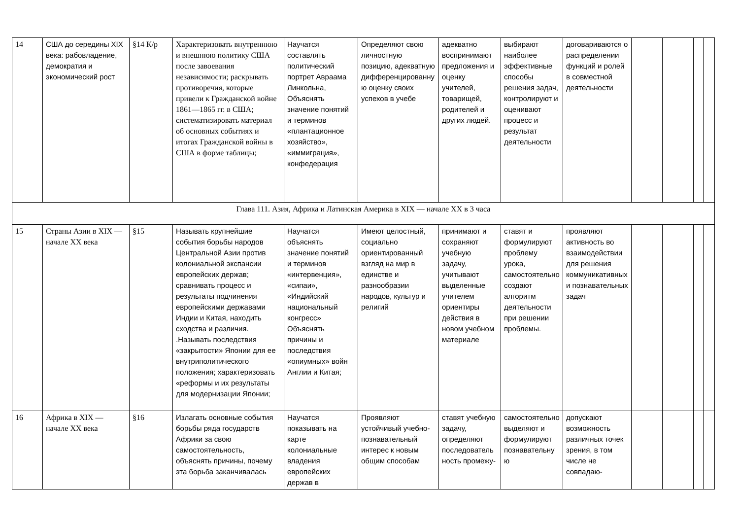| 14 | США до середины XIX века: рабовладение, демократия и экономический рост | §14 К/р | Характеризовать внутреннюю и внешнюю политику США после завоевания независимости; раскрывать противоречия, которые привели к Гражданской войне 1861—1865 гг. в США; систематизировать материал об основных событиях и итогах Гражданской войны в США в форме таблицы; | Научатся составлять политический портрет Авраама Линкольна, Объяснять значение понятий и терминов «плантационное хозяйство», «иммиграция», конфедерация | Определяют свою личностную позицию, адекватную дифференцированную оценку своих успехов в учебе | адекватно воспринимают предложения и оценку учителей, товарищей, родителей и других людей. | выбирают наиболее эффективные способы решения задач, контролируют и оценивают процесс и результат деятельности | договариваются о распределении функций и ролей в совместной деятельности | | | | |
| Глава 111. Азия, Африка и Латинская Америка в XIX — начале XX в 3 часа | | | | | | | | | | | | |
| 15 | Страны Азии в XIX — начале XX века | §15 | Называть крупнейшие события борьбы народов Центральной Азии против колониальной экспансии европейских держав; сравнивать процесс и результаты подчинения европейскими державами Индии и Китая, находить сходства и различия. .Называть последствия «закрытости» Японии для ее внутриполитического положения; характеризовать «реформы и их результаты для модернизации Японии; | Научатся объяснять значение понятий и терминов «интервенция», «сипаи», «Индийский национальный конгресс» Объяснять причины и последствия «опиумных» войн Англии и Китая; | Имеют целостный, социально ориентированный взгляд на мир в единстве и разнообразии народов, культур и религий | принимают и сохраняют учебную задачу, учитывают выделенные учителем ориентиры действия в новом учебном материале | ставят и формулируют проблему урока, самостоятельно создают алгоритм деятельности при решении проблемы. | проявляют активность во взаимодействии для решения коммуникативных и познавательных задач | | | | |
| 16 | Африка в XIX — начале XX века | §16 | Излагать основные события борьбы ряда государств Африки за свою самостоятельность, объяснять причины, почему эта борьба заканчивалась | Научатся показывать на карте колониальные владения европейских держав в | Проявляют устойчивый учебно-познавательный интерес к новым общим способам | ставят учебную задачу, определяют последовательность промежу- | самостоятельно выделяют и формулируют познавательную | допускают возможность различных точек зрения, в том числе не совпадаю- | | | | |